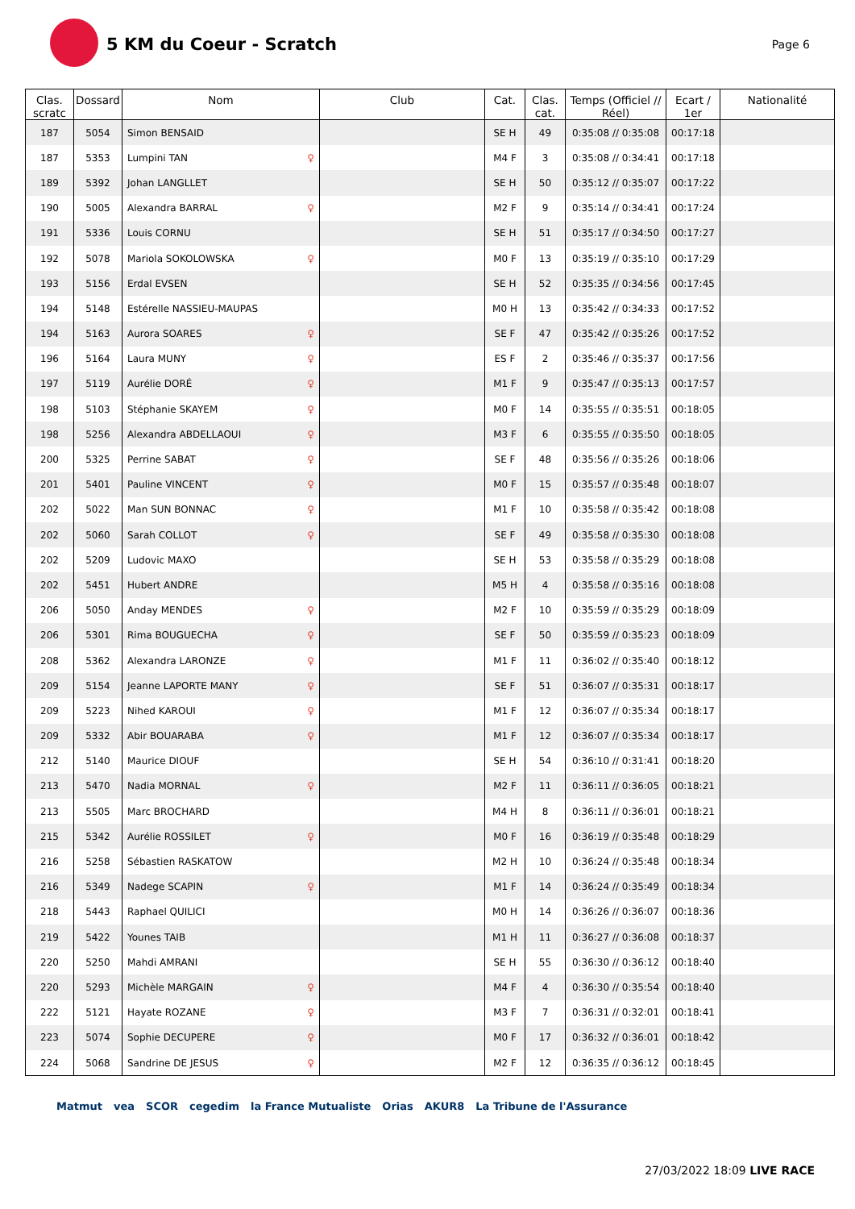5 KM du Coeur - Scratch
Page 6
| Clas. scratc | Dossard | Nom | Club | Cat. | Clas. cat. | Temps (Officiel // Réel) | Ecart / 1er | Nationalité |
| --- | --- | --- | --- | --- | --- | --- | --- | --- |
| 187 | 5054 | Simon BENSAID | | SE H | 49 | 0:35:08 // 0:35:08 | 00:17:18 | |
| 187 | 5353 | Lumpini TAN ♀ | | M4 F | 3 | 0:35:08 // 0:34:41 | 00:17:18 | |
| 189 | 5392 | Johan LANGLLET | | SE H | 50 | 0:35:12 // 0:35:07 | 00:17:22 | |
| 190 | 5005 | Alexandra BARRAL ♀ | | M2 F | 9 | 0:35:14 // 0:34:41 | 00:17:24 | |
| 191 | 5336 | Louis CORNU | | SE H | 51 | 0:35:17 // 0:34:50 | 00:17:27 | |
| 192 | 5078 | Mariola SOKOLOWSKA ♀ | | M0 F | 13 | 0:35:19 // 0:35:10 | 00:17:29 | |
| 193 | 5156 | Erdal EVSEN | | SE H | 52 | 0:35:35 // 0:34:56 | 00:17:45 | |
| 194 | 5148 | Estérelle NASSIEU-MAUPAS | | M0 H | 13 | 0:35:42 // 0:34:33 | 00:17:52 | |
| 194 | 5163 | Aurora SOARES ♀ | | SE F | 47 | 0:35:42 // 0:35:26 | 00:17:52 | |
| 196 | 5164 | Laura MUNY ♀ | | ES F | 2 | 0:35:46 // 0:35:37 | 00:17:56 | |
| 197 | 5119 | Aurélie DORÉ ♀ | | M1 F | 9 | 0:35:47 // 0:35:13 | 00:17:57 | |
| 198 | 5103 | Stéphanie SKAYEM ♀ | | M0 F | 14 | 0:35:55 // 0:35:51 | 00:18:05 | |
| 198 | 5256 | Alexandra ABDELLAOUI ♀ | | M3 F | 6 | 0:35:55 // 0:35:50 | 00:18:05 | |
| 200 | 5325 | Perrine SABAT ♀ | | SE F | 48 | 0:35:56 // 0:35:26 | 00:18:06 | |
| 201 | 5401 | Pauline VINCENT ♀ | | M0 F | 15 | 0:35:57 // 0:35:48 | 00:18:07 | |
| 202 | 5022 | Man SUN BONNAC ♀ | | M1 F | 10 | 0:35:58 // 0:35:42 | 00:18:08 | |
| 202 | 5060 | Sarah COLLOT ♀ | | SE F | 49 | 0:35:58 // 0:35:30 | 00:18:08 | |
| 202 | 5209 | Ludovic MAXO | | SE H | 53 | 0:35:58 // 0:35:29 | 00:18:08 | |
| 202 | 5451 | Hubert ANDRE | | M5 H | 4 | 0:35:58 // 0:35:16 | 00:18:08 | |
| 206 | 5050 | Anday MENDES ♀ | | M2 F | 10 | 0:35:59 // 0:35:29 | 00:18:09 | |
| 206 | 5301 | Rima BOUGUECHA ♀ | | SE F | 50 | 0:35:59 // 0:35:23 | 00:18:09 | |
| 208 | 5362 | Alexandra LARONZE ♀ | | M1 F | 11 | 0:36:02 // 0:35:40 | 00:18:12 | |
| 209 | 5154 | Jeanne LAPORTE MANY ♀ | | SE F | 51 | 0:36:07 // 0:35:31 | 00:18:17 | |
| 209 | 5223 | Nihed KAROUI ♀ | | M1 F | 12 | 0:36:07 // 0:35:34 | 00:18:17 | |
| 209 | 5332 | Abir BOUARABA ♀ | | M1 F | 12 | 0:36:07 // 0:35:34 | 00:18:17 | |
| 212 | 5140 | Maurice DIOUF | | SE H | 54 | 0:36:10 // 0:31:41 | 00:18:20 | |
| 213 | 5470 | Nadia MORNAL ♀ | | M2 F | 11 | 0:36:11 // 0:36:05 | 00:18:21 | |
| 213 | 5505 | Marc BROCHARD | | M4 H | 8 | 0:36:11 // 0:36:01 | 00:18:21 | |
| 215 | 5342 | Aurélie ROSSILET ♀ | | M0 F | 16 | 0:36:19 // 0:35:48 | 00:18:29 | |
| 216 | 5258 | Sébastien RASKATOW | | M2 H | 10 | 0:36:24 // 0:35:48 | 00:18:34 | |
| 216 | 5349 | Nadege SCAPIN ♀ | | M1 F | 14 | 0:36:24 // 0:35:49 | 00:18:34 | |
| 218 | 5443 | Raphael QUILICI | | M0 H | 14 | 0:36:26 // 0:36:07 | 00:18:36 | |
| 219 | 5422 | Younes TAIB | | M1 H | 11 | 0:36:27 // 0:36:08 | 00:18:37 | |
| 220 | 5250 | Mahdi AMRANI | | SE H | 55 | 0:36:30 // 0:36:12 | 00:18:40 | |
| 220 | 5293 | Michèle MARGAIN ♀ | | M4 F | 4 | 0:36:30 // 0:35:54 | 00:18:40 | |
| 222 | 5121 | Hayate ROZANE ♀ | | M3 F | 7 | 0:36:31 // 0:32:01 | 00:18:41 | |
| 223 | 5074 | Sophie DECUPERE ♀ | | M0 F | 17 | 0:36:32 // 0:36:01 | 00:18:42 | |
| 224 | 5068 | Sandrine DE JESUS ♀ | | M2 F | 12 | 0:36:35 // 0:36:12 | 00:18:45 | |
Matmut vea SCOR cegedim la France Mutualiste Orias AKUR8 La Tribune de l'Assurance
27/03/2022 18:09 LIVE RACE